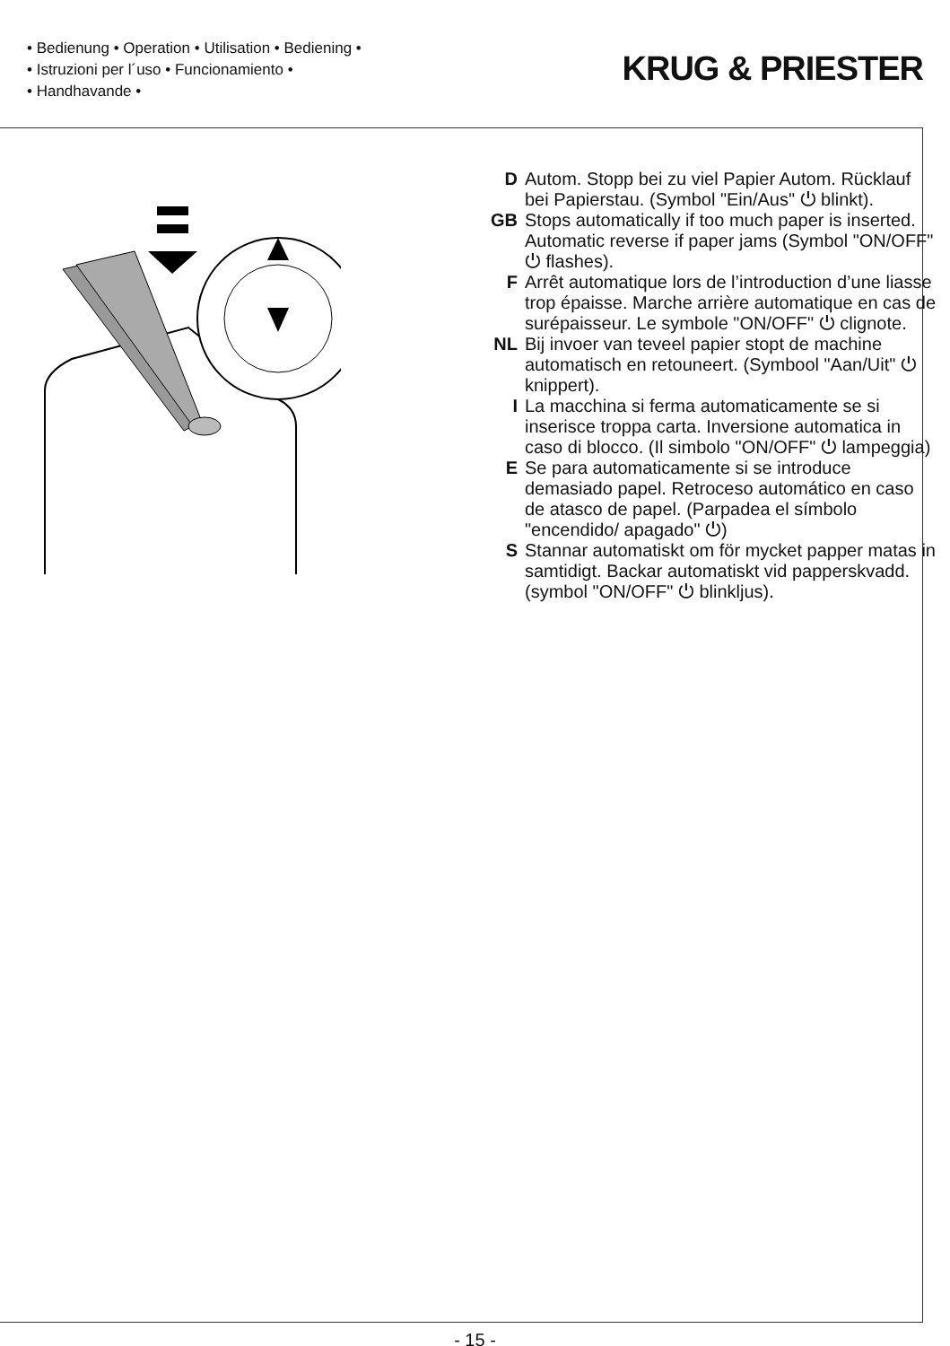• Bedienung • Operation • Utilisation • Bediening •
• Istruzioni per l´uso • Funcionamiento •
• Handhavande •
KRUG & PRIESTER
D Autom. Stopp bei zu viel Papier Autom. Rücklauf bei Papierstau. (Symbol "Ein/Aus" ⏻ blinkt).
GB Stops automatically if too much paper is inserted. Automatic reverse if paper jams (Symbol "ON/OFF" ⏻ flashes).
F Arrêt automatique lors de l’introduction d’une liasse trop épaisse. Marche arrière automatique en cas de surépaisseur. Le symbole "ON/OFF" ⏻ clignote.
NL Bij invoer van teveel papier stopt de machine automatisch en retouneert. (Symbool "Aan/Uit" ⏻ knippert).
I La macchina si ferma automaticamente se si inserisce troppa carta. Inversione automatica in caso di blocco. (Il simbolo "ON/OFF" ⏻ lampeggia)
E Se para automaticamente si se introduce demasiado papel. Retroceso automático en caso de atasco de papel. (Parpadea el símbolo "encendido/ apagado" ⏻)
S Stannar automatiskt om för mycket papper matas in samtidigt. Backar automatiskt vid papperskvadd. (symbol "ON/OFF" ⏻ blinkljus).
- 15 -